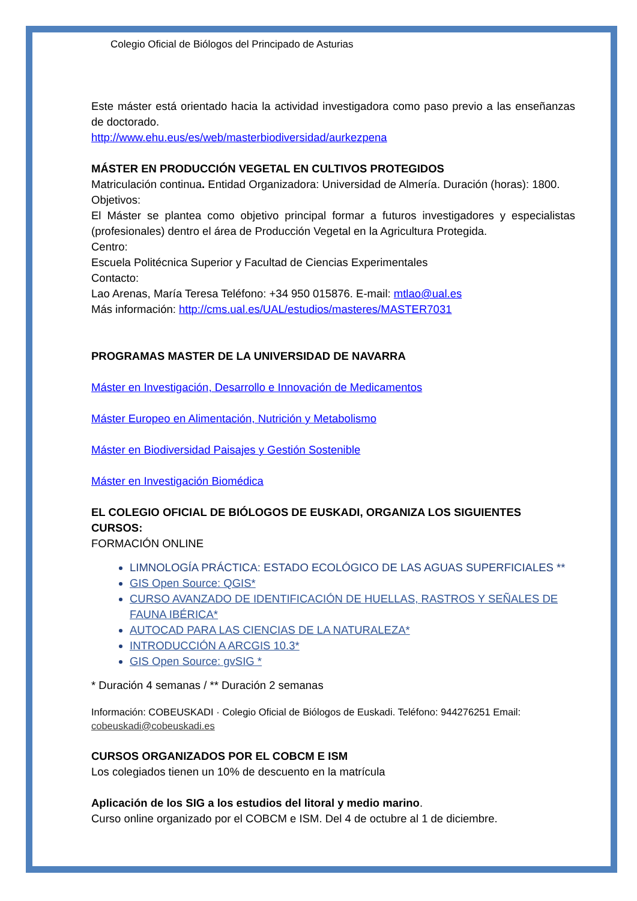Colegio Oficial de Biólogos del Principado de Asturias
Este máster está orientado hacia la actividad investigadora como paso previo a las enseñanzas de doctorado.
http://www.ehu.eus/es/web/masterbiodiversidad/aurkezpena
MÁSTER EN PRODUCCIÓN VEGETAL EN CULTIVOS PROTEGIDOS
Matriculación continua. Entidad Organizadora: Universidad de Almería. Duración (horas): 1800.
Objetivos:
El Máster se plantea como objetivo principal formar a futuros investigadores y especialistas (profesionales) dentro el área de Producción Vegetal en la Agricultura Protegida.
Centro:
Escuela Politécnica Superior y Facultad de Ciencias Experimentales
Contacto:
Lao Arenas, María Teresa Teléfono: +34 950 015876. E-mail: mtlao@ual.es
Más información: http://cms.ual.es/UAL/estudios/masteres/MASTER7031
PROGRAMAS MASTER DE LA UNIVERSIDAD DE NAVARRA
Máster en Investigación, Desarrollo e Innovación de Medicamentos
Máster Europeo en Alimentación, Nutrición y Metabolismo
Máster en Biodiversidad Paisajes y Gestión Sostenible
Máster en Investigación Biomédica
EL COLEGIO OFICIAL DE BIÓLOGOS DE EUSKADI, ORGANIZA LOS SIGUIENTES CURSOS:
FORMACIÓN ONLINE
LIMNOLOGÍA PRÁCTICA: ESTADO ECOLÓGICO DE LAS AGUAS SUPERFICIALES **
GIS Open Source: QGIS*
CURSO AVANZADO DE IDENTIFICACIÓN DE HUELLAS, RASTROS Y SEÑALES DE FAUNA IBÉRICA*
AUTOCAD PARA LAS CIENCIAS DE LA NATURALEZA*
INTRODUCCIÓN A ARCGIS 10.3*
GIS Open Source: gvSIG *
* Duración 4 semanas / ** Duración 2 semanas
Información: COBEUSKADI · Colegio Oficial de Biólogos de Euskadi. Teléfono: 944276251 Email: cobeuskadi@cobeuskadi.es
CURSOS ORGANIZADOS POR EL COBCM E ISM
Los colegiados tienen un 10% de descuento en la matrícula
Aplicación de los SIG a los estudios del litoral y medio marino.
Curso online organizado por el COBCM e ISM. Del 4 de octubre al 1 de diciembre.